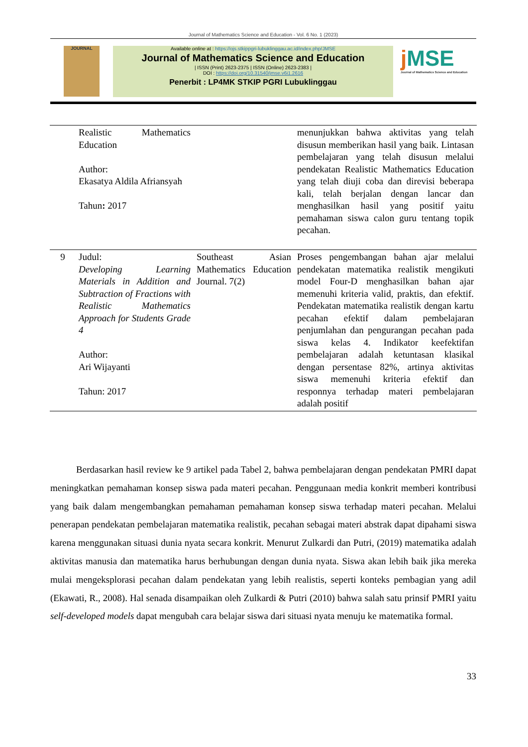Journal of Mathematics Science and Education - Vol. 6 No. 1 (2023)
JOURNAL
Available online at : https://ojs.stkippgri-lubuklinggau.ac.id/index.php/JMSE
Journal of Mathematics Science and Education
| ISSN (Print) 2623-2375 | ISSN (Online) 2623-2383 |
DOI : https://doi.org/10.31540/jmse.v6i1.2616
Penerbit : LP4MK STKIP PGRI Lubuklinggau
j MSE
Journal of Mathematics Science and Education
| | Realistic Mathematics Education Author: Ekasatya Aldila Afriansyah Tahun : 2017 | | menunjukkan bahwa aktivitas yang telah disusun memberikan hasil yang baik. Lintasan pembelajaran yang telah disusun melalui pendekatan Realistic Mathematics Education yang telah diuji coba dan direvisi beberapa kali, telah berjalan dengan lancar dan menghasilkan hasil yang positif yaitu pemahaman siswa calon guru tentang topik pecahan. |
| 9 | Judul: Developing Learning Materials in Addition and Subtraction of Fractions with Realistic Mathematics Approach for Students Grade 4 Author: Ari Wijayanti Tahun: 2017 | Southeast Asian Mathematics Education Journal. 7(2) | Proses pengembangan bahan ajar melalui pendekatan matematika realistik mengikuti model Four-D menghasilkan bahan ajar memenuhi kriteria valid, praktis, dan efektif. Pendekatan matematika realistik dengan kartu pecahan efektif dalam pembelajaran penjumlahan dan pengurangan pecahan pada siswa kelas 4. Indikator keefektifan pembelajaran adalah ketuntasan klasikal dengan persentase 82%, artinya aktivitas siswa memenuhi kriteria efektif dan responnya terhadap materi pembelajaran adalah positif |
Berdasarkan hasil review ke 9 artikel pada Tabel 2, bahwa pembelajaran dengan pendekatan PMRI dapat meningkatkan pemahaman konsep siswa pada materi pecahan. Penggunaan media konkrit memberi kontribusi yang baik dalam mengembangkan pemahaman pemahaman konsep siswa terhadap materi pecahan. Melalui penerapan pendekatan pembelajaran matematika realistik, pecahan sebagai materi abstrak dapat dipahami siswa karena menggunakan situasi dunia nyata secara konkrit. Menurut Zulkardi dan Putri, (2019) matematika adalah aktivitas manusia dan matematika harus berhubungan dengan dunia nyata. Siswa akan lebih baik jika mereka mulai mengeksplorasi pecahan dalam pendekatan yang lebih realistis, seperti konteks pembagian yang adil (Ekawati, R., 2008). Hal senada disampaikan oleh Zulkardi & Putri (2010) bahwa salah satu prinsif PMRI yaitu self-developed models dapat mengubah cara belajar siswa dari situasi nyata menuju ke matematika formal.
33